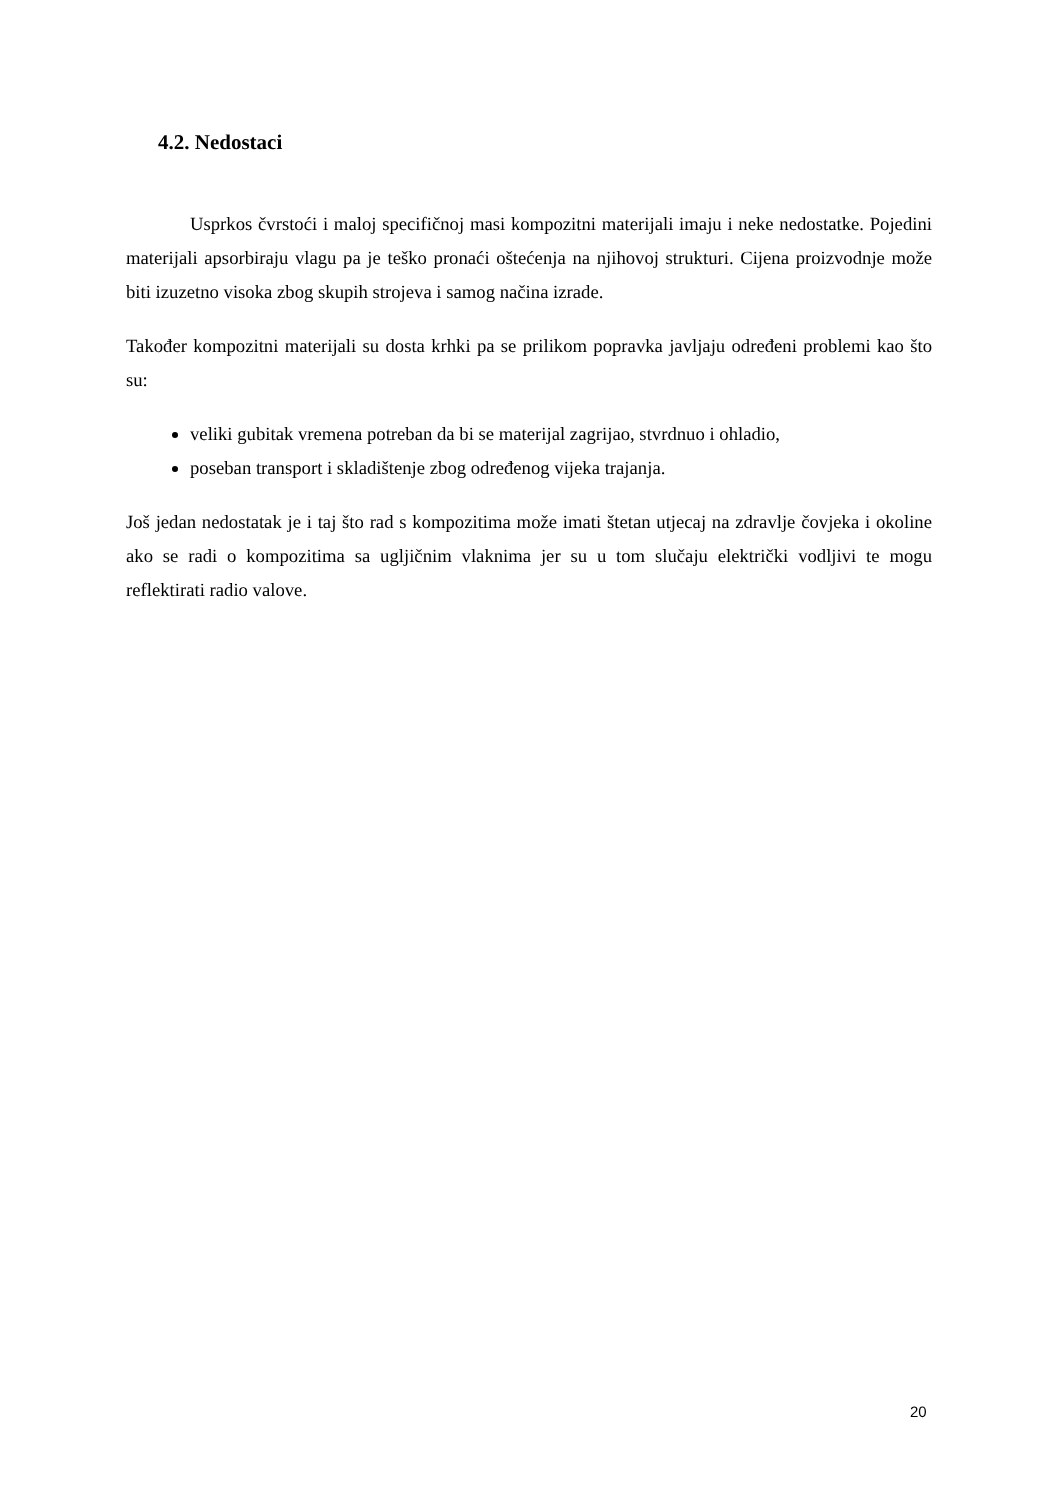4.2. Nedostaci
Usprkos čvrstoći i maloj specifičnoj masi kompozitni materijali imaju i neke nedostatke. Pojedini materijali apsorbiraju vlagu pa je teško pronaći oštećenja na njihovoj strukturi. Cijena proizvodnje može biti izuzetno visoka zbog skupih strojeva i samog načina izrade.
Također kompozitni materijali su dosta krhki pa se prilikom popravka javljaju određeni problemi kao što su:
veliki gubitak vremena potreban da bi se materijal zagrijao, stvrdnuo i ohladio,
poseban transport i skladištenje zbog određenog vijeka trajanja.
Još jedan nedostatak je i taj što rad s kompozitima može imati štetan utjecaj na zdravlje čovjeka i okoline ako se radi o kompozitima sa ugljičnim vlaknima jer su u tom slučaju električki vodljivi te mogu reflektirati radio valove.
20